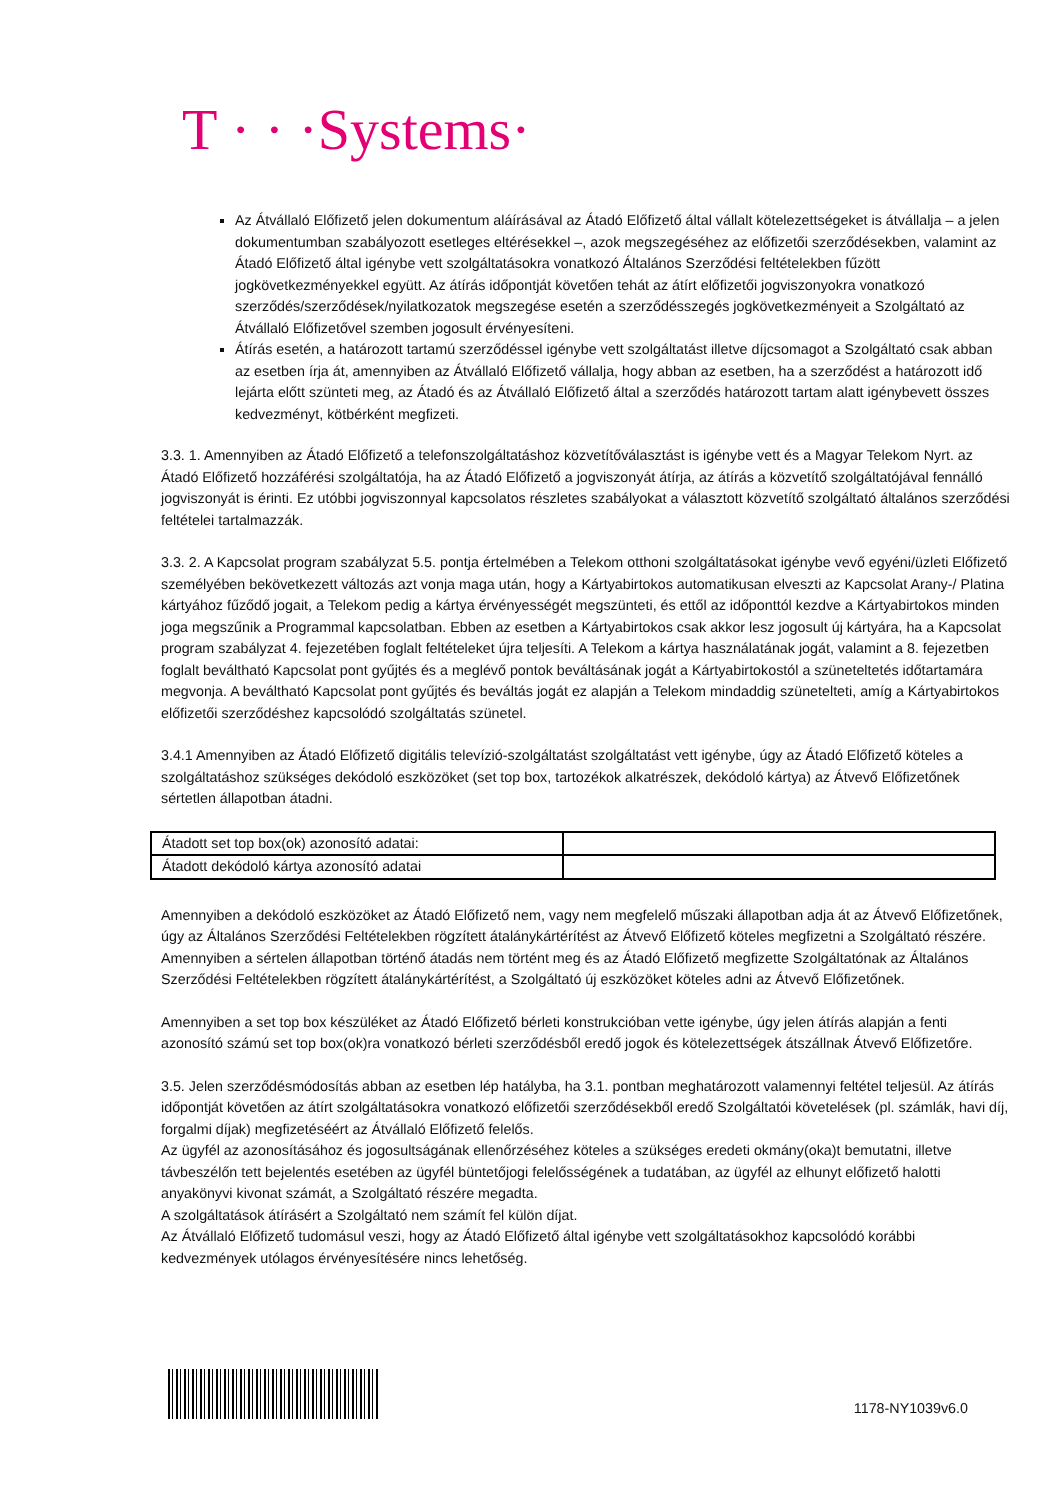T · · ·Systems·
Az Átvállaló Előfizető jelen dokumentum aláírásával az Átadó Előfizető által vállalt kötelezettségeket is átvállalja – a jelen dokumentumban szabályozott esetleges eltérésekkel –, azok megszegéséhez az előfizetői szerződésekben, valamint az Átadó Előfizető által igénybe vett szolgáltatásokra vonatkozó Általános Szerződési feltételekben fűzött jogkövetkezményekkel együtt. Az átírás időpontját követően tehát az átírt előfizetői jogviszonyokra vonatkozó szerződés/szerződések/nyilatkozatok megszegése esetén a szerződésszegés jogkövetkezményeit a Szolgáltató az Átvállaló Előfizetővel szemben jogosult érvényesíteni.
Átírás esetén, a határozott tartamú szerződéssel igénybe vett szolgáltatást illetve díjcsomagot a Szolgáltató csak abban az esetben írja át, amennyiben az Átvállaló Előfizető vállalja, hogy abban az esetben, ha a szerződést a határozott idő lejárta előtt szünteti meg, az Átadó és az Átvállaló Előfizető által a szerződés határozott tartam alatt igénybevett összes kedvezményt, kötbérként megfizeti.
3.3. 1. Amennyiben az Átadó Előfizető a telefonszolgáltatáshoz közvetítőválasztást is igénybe vett és a Magyar Telekom Nyrt. az Átadó Előfizető hozzáférési szolgáltatója, ha az Átadó Előfizető a jogviszonyát átírja, az átírás a közvetítő szolgáltatójával fennálló jogviszonyát is érinti. Ez utóbbi jogviszonnyal kapcsolatos részletes szabályokat a választott közvetítő szolgáltató általános szerződési feltételei tartalmazzák.
3.3. 2. A Kapcsolat program szabályzat 5.5. pontja értelmében a Telekom otthoni szolgáltatásokat igénybe vevő egyéni/üzleti Előfizető személyében bekövetkezett változás azt vonja maga után, hogy a Kártyabirtokos automatikusan elveszti az Kapcsolat Arany-/ Platina kártyához fűződő jogait, a Telekom pedig a kártya érvényességét megszünteti, és ettől az időponttól kezdve a Kártyabirtokos minden joga megszűnik a Programmal kapcsolatban. Ebben az esetben a Kártyabirtokos csak akkor lesz jogosult új kártyára, ha a Kapcsolat program szabályzat 4. fejezetében foglalt feltételeket újra teljesíti. A Telekom a kártya használatának jogát, valamint a 8. fejezetben foglalt beváltható Kapcsolat pont gyűjtés és a meglévő pontok beváltásának jogát a Kártyabirtokostól a szüneteltetés időtartamára megvonja. A beváltható Kapcsolat pont gyűjtés és beváltás jogát ez alapján a Telekom mindaddig szünetelteti, amíg a Kártyabirtokos előfizetői szerződéshez kapcsolódó szolgáltatás szünetel.
3.4.1 Amennyiben az Átadó Előfizető digitális televízió-szolgáltatást szolgáltatást vett igénybe, úgy az Átadó Előfizető köteles a szolgáltatáshoz szükséges dekódoló eszközöket (set top box, tartozékok alkatrészek, dekódoló kártya) az Átvevő Előfizetőnek sértetlen állapotban átadni.
| Átadott set top box(ok) azonosító adatai: | |
| Átadott dekódoló kártya azonosító adatai | |
Amennyiben a dekódoló eszközöket az Átadó Előfizető nem, vagy nem megfelelő műszaki állapotban adja át az Átvevő Előfizetőnek, úgy az Általános Szerződési Feltételekben rögzített átalánykártérítést az Átvevő Előfizető köteles megfizetni a Szolgáltató részére. Amennyiben a sértelen állapotban történő átadás nem történt meg és az Átadó Előfizető megfizette Szolgáltatónak az Általános Szerződési Feltételekben rögzített átalánykártérítést, a Szolgáltató új eszközöket köteles adni az Átvevő Előfizetőnek.
Amennyiben a set top box készüléket az Átadó Előfizető bérleti konstrukcióban vette igénybe, úgy jelen átírás alapján a fenti azonosító számú set top box(ok)ra vonatkozó bérleti szerződésből eredő jogok és kötelezettségek átszállnak Átvevő Előfizetőre.
3.5. Jelen szerződésmódosítás abban az esetben lép hatályba, ha 3.1. pontban meghatározott valamennyi feltétel teljesül. Az átírás időpontját követően az átírt szolgáltatásokra vonatkozó előfizetői szerződésekből eredő Szolgáltatói követelések (pl. számlák, havi díj, forgalmi díjak) megfizetéséért az Átvállaló Előfizető felelős.
Az ügyfél az azonosításához és jogosultságának ellenőrzéséhez köteles a szükséges eredeti okmány(oka)t bemutatni, illetve távbeszélőn tett bejelentés esetében az ügyfél büntetőjogi felelősségének a tudatában, az ügyfél az elhunyt előfizető halotti anyakönyvi kivonat számát, a Szolgáltató részére megadta.
A szolgáltatások átírásért a Szolgáltató nem számít fel külön díjat.
Az Átvállaló Előfizető tudomásul veszi, hogy az Átadó Előfizető által igénybe vett szolgáltatásokhoz kapcsolódó korábbi kedvezmények utólagos érvényesítésére nincs lehetőség.
1178-NY1039v6.0